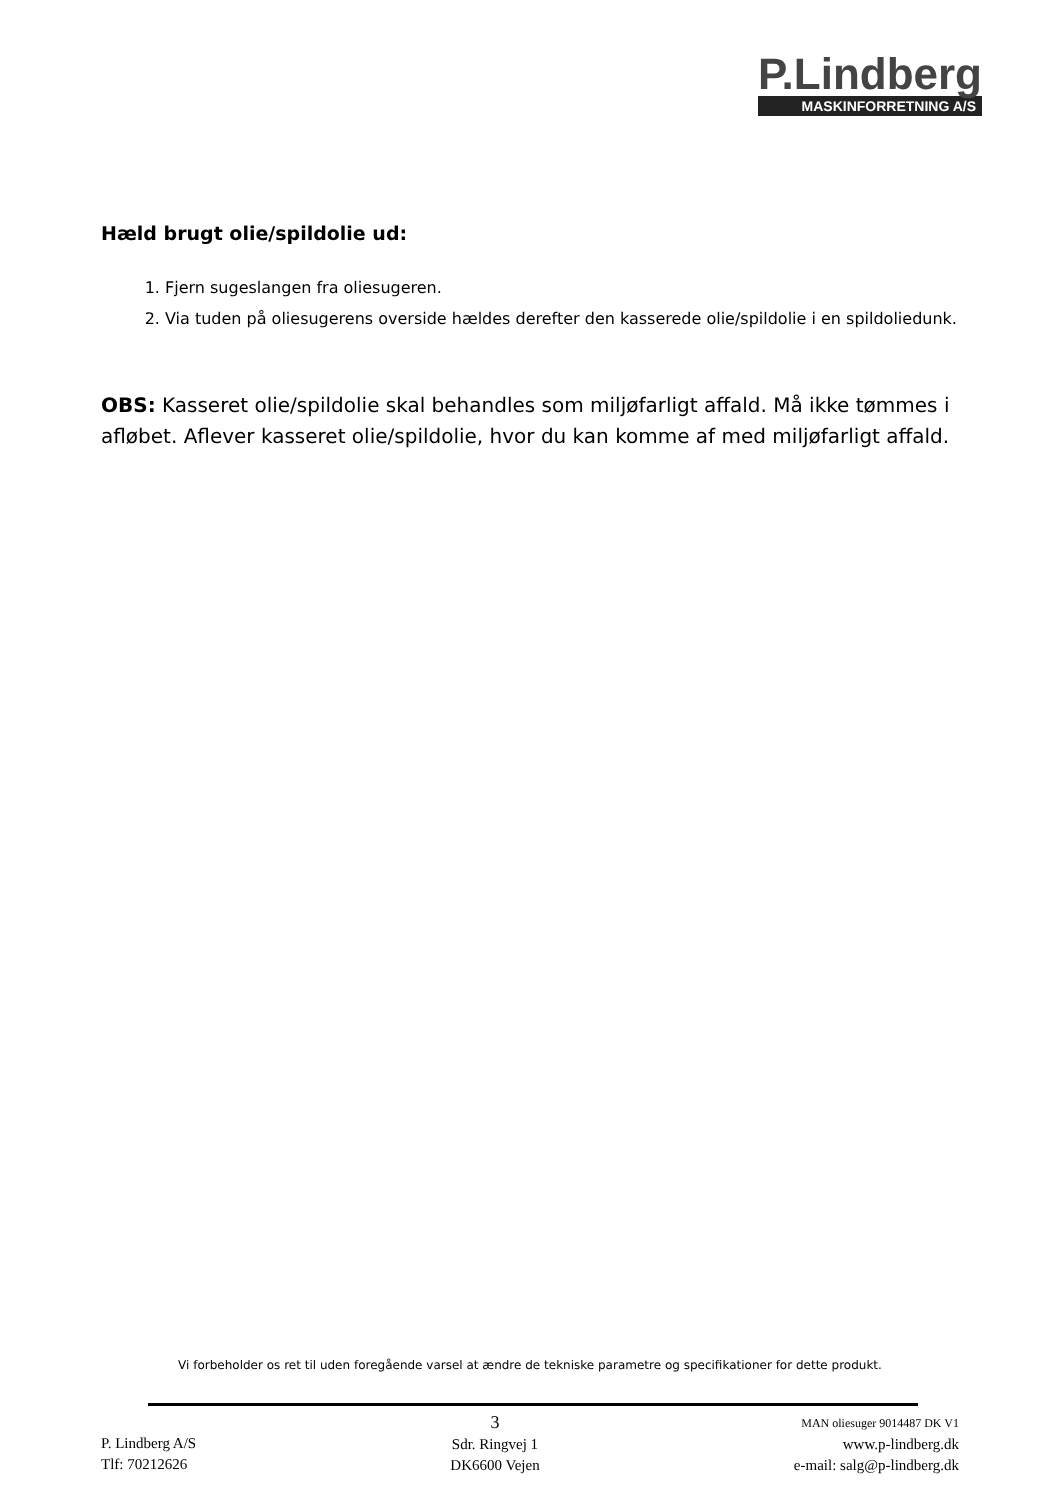P.Lindberg
MASKINFORRETNING A/S
Hæld brugt olie/spildolie ud:
1. Fjern sugeslangen fra oliesugeren.
2. Via tuden på oliesugerens overside hældes derefter den kasserede olie/spildolie i en spildoliedunk.
OBS: Kasseret olie/spildolie skal behandles som miljøfarligt affald. Må ikke tømmes i afløbet. Aflever kasseret olie/spildolie, hvor du kan komme af med miljøfarligt affald.
Vi forbeholder os ret til uden foregående varsel at ændre de tekniske parametre og specifikationer for dette produkt.
P. Lindberg A/S
Tlf: 70212626
3
Sdr. Ringvej 1
DK6600 Vejen
MAN oliesuger 9014487 DK V1
www.p-lindberg.dk
e-mail: salg@p-lindberg.dk